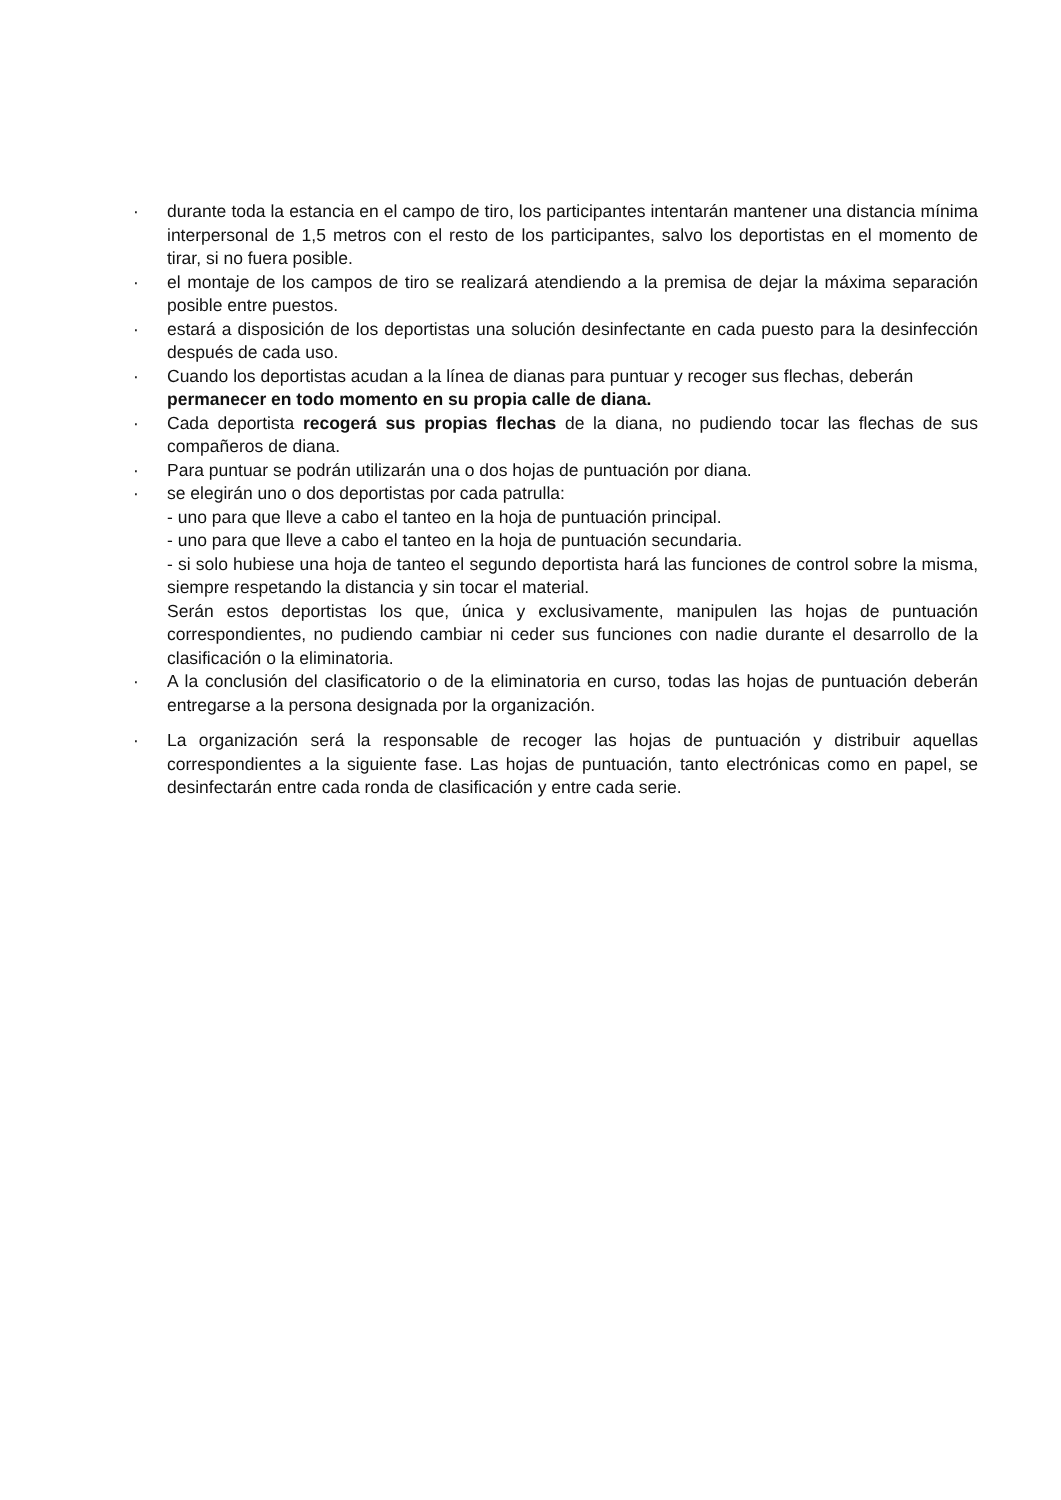· durante toda la estancia en el campo de tiro, los participantes intentarán mantener una distancia mínima interpersonal de 1,5 metros con el resto de los participantes, salvo los deportistas en el momento de tirar, si no fuera posible.
· el montaje de los campos de tiro se realizará atendiendo a la premisa de dejar la máxima separación posible entre puestos.
· estará a disposición de los deportistas una solución desinfectante en cada puesto para la desinfección después de cada uso.
· Cuando los deportistas acudan a la línea de dianas para puntuar y recoger sus flechas, deberán
permanecer en todo momento en su propia calle de diana.
· Cada deportista recogerá sus propias flechas de la diana, no pudiendo tocar las flechas de sus compañeros de diana.
· Para puntuar se podrán utilizarán una o dos hojas de puntuación por diana.
· se elegirán uno o dos deportistas por cada patrulla:
- uno para que lleve a cabo el tanteo en la hoja de puntuación principal.
- uno para que lleve a cabo el tanteo en la hoja de puntuación secundaria.
- si solo hubiese una hoja de tanteo el segundo deportista hará las funciones de control sobre la misma, siempre respetando la distancia y sin tocar el material.
Serán estos deportistas los que, única y exclusivamente, manipulen las hojas de puntuación correspondientes, no pudiendo cambiar ni ceder sus funciones con nadie durante el desarrollo de la clasificación o la eliminatoria.
· A la conclusión del clasificatorio o de la eliminatoria en curso, todas las hojas de puntuación deberán entregarse a la persona designada por la organización.
· La organización será la responsable de recoger las hojas de puntuación y distribuir aquellas correspondientes a la siguiente fase. Las hojas de puntuación, tanto electrónicas como en papel, se desinfectarán entre cada ronda de clasificación y entre cada serie.